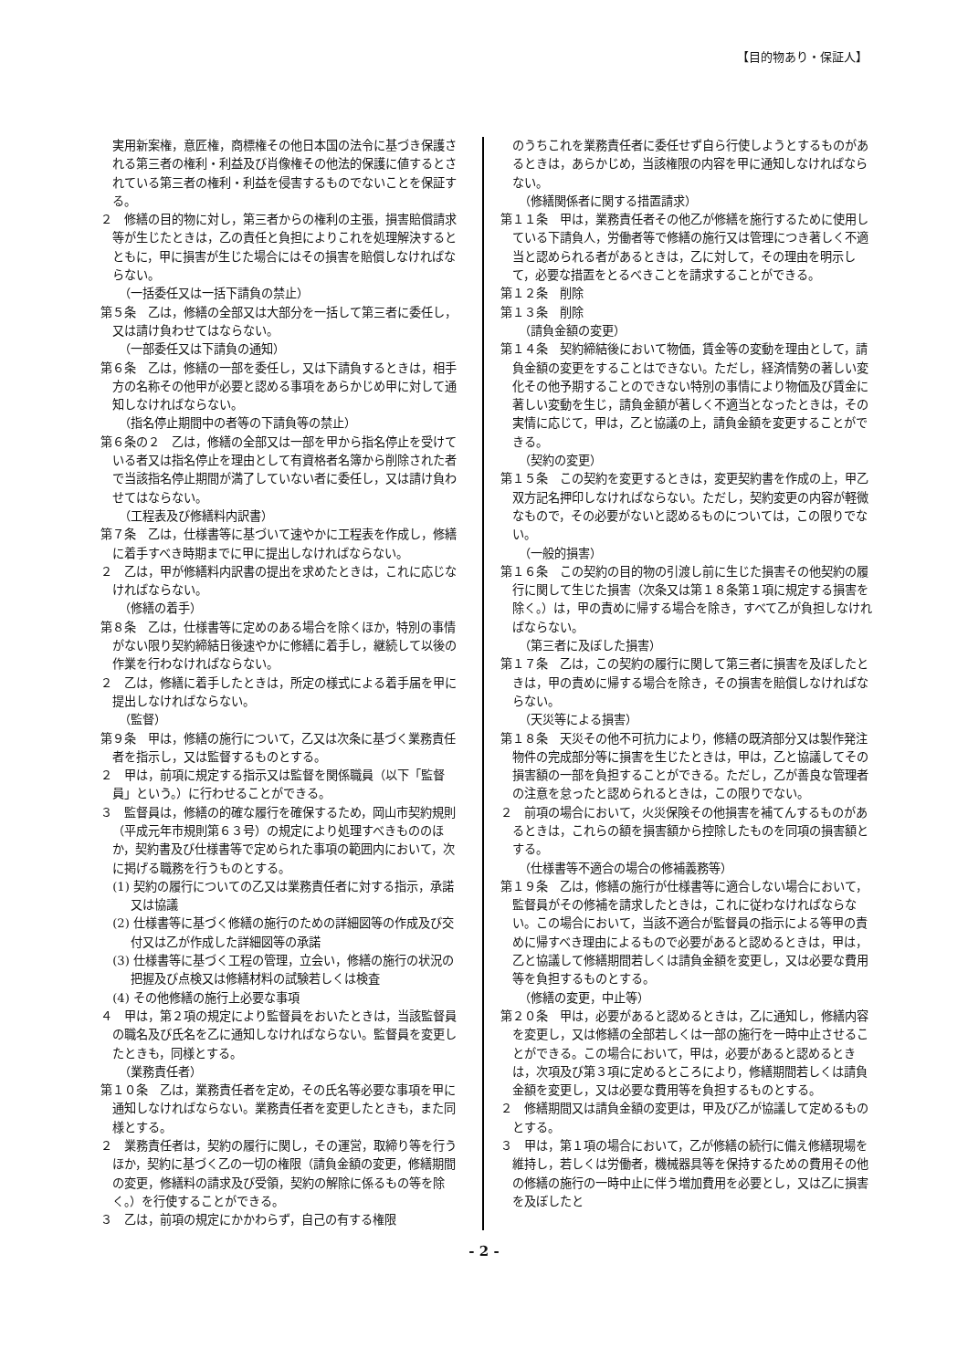【目的物あり・保証人】
実用新案権，意匠権，商標権その他日本国の法令に基づき保護される第三者の権利・利益及び肖像権その他法的保護に値するとされている第三者の権利・利益を侵害するものでないことを保証する。
２　修繕の目的物に対し，第三者からの権利の主張，損害賠償請求等が生じたときは，乙の責任と負担によりこれを処理解決するとともに，甲に損害が生じた場合にはその損害を賠償しなければならない。
（一括委任又は一括下請負の禁止）
第５条　乙は，修繕の全部又は大部分を一括して第三者に委任し，又は請け負わせてはならない。
（一部委任又は下請負の通知）
第６条　乙は，修繕の一部を委任し，又は下請負するときは，相手方の名称その他甲が必要と認める事項をあらかじめ甲に対して通知しなければならない。
（指名停止期間中の者等の下請負等の禁止）
第６条の２　乙は，修繕の全部又は一部を甲から指名停止を受けている者又は指名停止を理由として有資格者名簿から削除された者で当該指名停止期間が満了していない者に委任し，又は請け負わせてはならない。
（工程表及び修繕料内訳書）
第７条　乙は，仕様書等に基づいて速やかに工程表を作成し，修繕に着手すべき時期までに甲に提出しなければならない。
２　乙は，甲が修繕料内訳書の提出を求めたときは，これに応じなければならない。
（修繕の着手）
第８条　乙は，仕様書等に定めのある場合を除くほか，特別の事情がない限り契約締結日後速やかに修繕に着手し，継続して以後の作業を行わなければならない。
２　乙は，修繕に着手したときは，所定の様式による着手届を甲に提出しなければならない。
（監督）
第９条　甲は，修繕の施行について，乙又は次条に基づく業務責任者を指示し，又は監督するものとする。
２　甲は，前項に規定する指示又は監督を関係職員（以下「監督員」という。）に行わせることができる。
３　監督員は，修繕の的確な履行を確保するため，岡山市契約規則（平成元年市規則第６３号）の規定により処理すべきもののほか，契約書及び仕様書等で定められた事項の範囲内において，次に掲げる職務を行うものとする。
(1) 契約の履行についての乙又は業務責任者に対する指示，承諾又は協議
(2) 仕様書等に基づく修繕の施行のための詳細図等の作成及び交付又は乙が作成した詳細図等の承諾
(3) 仕様書等に基づく工程の管理，立会い，修繕の施行の状況の把握及び点検又は修繕材料の試験若しくは検査
(4) その他修繕の施行上必要な事項
４　甲は，第２項の規定により監督員をおいたときは，当該監督員の職名及び氏名を乙に通知しなければならない。監督員を変更したときも，同様とする。
（業務責任者）
第１０条　乙は，業務責任者を定め，その氏名等必要な事項を甲に通知しなければならない。業務責任者を変更したときも，また同様とする。
２　業務責任者は，契約の履行に関し，その運営，取締り等を行うほか，契約に基づく乙の一切の権限（請負金額の変更，修繕期間の変更，修繕料の請求及び受領，契約の解除に係るもの等を除く。）を行使することができる。
３　乙は，前項の規定にかかわらず，自己の有する権限
のうちこれを業務責任者に委任せず自ら行使しようとするものがあるときは，あらかじめ，当該権限の内容を甲に通知しなければならない。
（修繕関係者に関する措置請求）
第１１条　甲は，業務責任者その他乙が修繕を施行するために使用している下請負人，労働者等で修繕の施行又は管理につき著しく不適当と認められる者があるときは，乙に対して，その理由を明示して，必要な措置をとるべきことを請求することができる。
第１２条　削除
第１３条　削除
（請負金額の変更）
第１４条　契約締結後において物価，賃金等の変動を理由として，請負金額の変更をすることはできない。ただし，経済情勢の著しい変化その他予期することのできない特別の事情により物価及び賃金に著しい変動を生じ，請負金額が著しく不適当となったときは，その実情に応じて，甲は，乙と協議の上，請負金額を変更することができる。
（契約の変更）
第１５条　この契約を変更するときは，変更契約書を作成の上，甲乙双方記名押印しなければならない。ただし，契約変更の内容が軽微なもので，その必要がないと認めるものについては，この限りでない。
（一般的損害）
第１６条　この契約の目的物の引渡し前に生じた損害その他契約の履行に関して生じた損害（次条又は第１８条第１項に規定する損害を除く。）は，甲の責めに帰する場合を除き，すべて乙が負担しなければならない。
（第三者に及ぼした損害）
第１７条　乙は，この契約の履行に関して第三者に損害を及ぼしたときは，甲の責めに帰する場合を除き，その損害を賠償しなければならない。
（天災等による損害）
第１８条　天災その他不可抗力により，修繕の既済部分又は製作発注物件の完成部分等に損害を生じたときは，甲は，乙と協議してその損害額の一部を負担することができる。ただし，乙が善良な管理者の注意を怠ったと認められるときは，この限りでない。
２　前項の場合において，火災保険その他損害を補てんするものがあるときは，これらの額を損害額から控除したものを同項の損害額とする。
（仕様書等不適合の場合の修補義務等）
第１９条　乙は，修繕の施行が仕様書等に適合しない場合において，監督員がその修補を請求したときは，これに従わなければならない。この場合において，当該不適合が監督員の指示による等甲の責めに帰すべき理由によるもので必要があると認めるときは，甲は，乙と協議して修繕期間若しくは請負金額を変更し，又は必要な費用等を負担するものとする。
（修繕の変更，中止等）
第２０条　甲は，必要があると認めるときは，乙に通知し，修繕内容を変更し，又は修繕の全部若しくは一部の施行を一時中止させることができる。この場合において，甲は，必要があると認めるときは，次項及び第３項に定めるところにより，修繕期間若しくは請負金額を変更し，又は必要な費用等を負担するものとする。
２　修繕期間又は請負金額の変更は，甲及び乙が協議して定めるものとする。
３　甲は，第１項の場合において，乙が修繕の続行に備え修繕現場を維持し，若しくは労働者，機械器具等を保持するための費用その他の修繕の施行の一時中止に伴う増加費用を必要とし，又は乙に損害を及ぼしたと
- 2 -